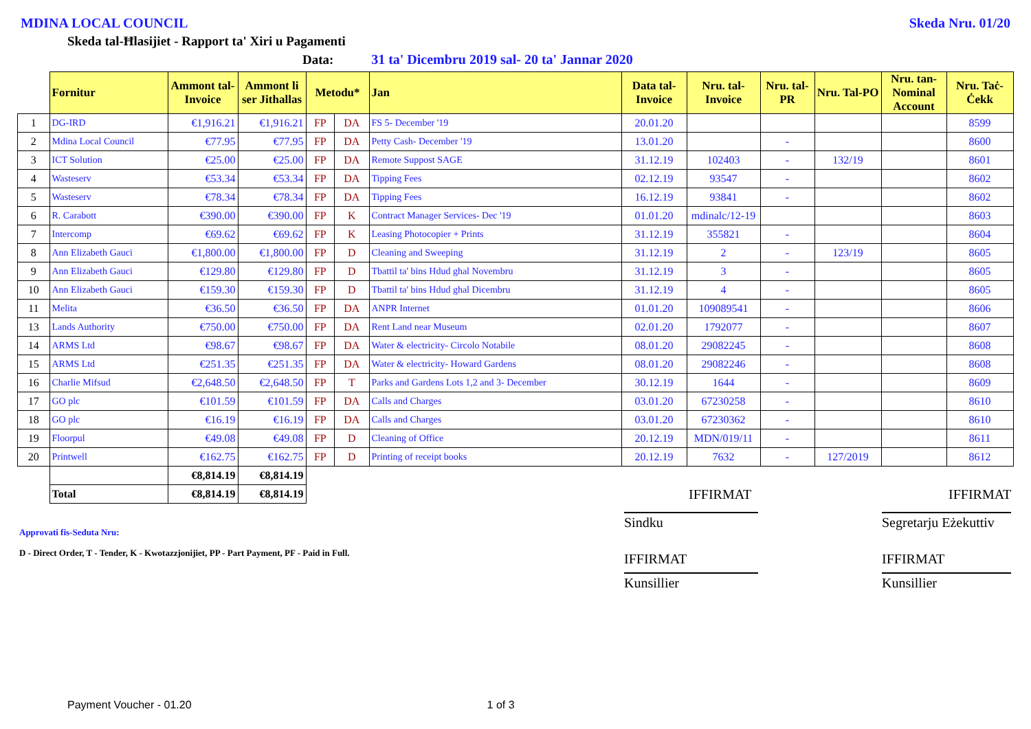MDINA LOCAL COUNCIL Skeda Nru. 01/20
Skeda tal-Ħlasijiet - Rapport ta' Xiri u Pagamenti
Data: 31 ta' Dicembru 2019 sal- 20 ta' Jannar 2020
| | Fornitur | Ammont tal-Invoice | Ammont li ser Jithallas | Metodu* | | Jan | Data tal-Invoice | Nru. tal-Invoice | Nru. tal-PR | Nru. Tal-PO | Nru. tan-Nominal Account | Nru. Taċ-Ċekk |
| --- | --- | --- | --- | --- | --- | --- | --- | --- | --- | --- | --- | --- |
| 1 | DG-IRD | €1,916.21 | €1,916.21 | FP | DA | FS 5- December '19 | 20.01.20 | | | | | 8599 |
| 2 | Mdina Local Council | €77.95 | €77.95 | FP | DA | Petty Cash- December '19 | 13.01.20 | | - | | | 8600 |
| 3 | ICT Solution | €25.00 | €25.00 | FP | DA | Remote Suppost SAGE | 31.12.19 | 102403 | - | 132/19 | | 8601 |
| 4 | Wasteserv | €53.34 | €53.34 | FP | DA | Tipping Fees | 02.12.19 | 93547 | - | | | 8602 |
| 5 | Wasteserv | €78.34 | €78.34 | FP | DA | Tipping Fees | 16.12.19 | 93841 | - | | | 8602 |
| 6 | R. Carabott | €390.00 | €390.00 | FP | K | Contract Manager Services- Dec '19 | 01.01.20 | mdinalc/12-19 | | | | 8603 |
| 7 | Intercomp | €69.62 | €69.62 | FP | K | Leasing Photocopier + Prints | 31.12.19 | 355821 | - | | | 8604 |
| 8 | Ann Elizabeth Gauci | €1,800.00 | €1,800.00 | FP | D | Cleaning and Sweeping | 31.12.19 | 2 | - | 123/19 | | 8605 |
| 9 | Ann Elizabeth Gauci | €129.80 | €129.80 | FP | D | Tbattil ta' bins Hdud ghal Novembru | 31.12.19 | 3 | - | | | 8605 |
| 10 | Ann Elizabeth Gauci | €159.30 | €159.30 | FP | D | Tbattil ta' bins Hdud ghal Dicembru | 31.12.19 | 4 | - | | | 8605 |
| 11 | Melita | €36.50 | €36.50 | FP | DA | ANPR Internet | 01.01.20 | 109089541 | - | | | 8606 |
| 13 | Lands Authority | €750.00 | €750.00 | FP | DA | Rent Land near Museum | 02.01.20 | 1792077 | - | | | 8607 |
| 14 | ARMS Ltd | €98.67 | €98.67 | FP | DA | Water & electricity- Circolo Notabile | 08.01.20 | 29082245 | - | | | 8608 |
| 15 | ARMS Ltd | €251.35 | €251.35 | FP | DA | Water & electricity- Howard Gardens | 08.01.20 | 29082246 | - | | | 8608 |
| 16 | Charlie Mifsud | €2,648.50 | €2,648.50 | FP | T | Parks and Gardens Lots 1,2 and 3- December | 30.12.19 | 1644 | - | | | 8609 |
| 17 | GO plc | €101.59 | €101.59 | FP | DA | Calls and Charges | 03.01.20 | 67230258 | - | | | 8610 |
| 18 | GO plc | €16.19 | €16.19 | FP | DA | Calls and Charges | 03.01.20 | 67230362 | - | | | 8610 |
| 19 | Floorpul | €49.08 | €49.08 | FP | D | Cleaning of Office | 20.12.19 | MDN/019/11 | - | | | 8611 |
| 20 | Printwell | €162.75 | €162.75 | FP | D | Printing of receipt books | 20.12.19 | 7632 | - | 127/2019 | | 8612 |
| | | €8,814.19 | €8,814.19 | | | | | | | | | |
| | Total | €8,814.19 | €8,814.19 | | | | | IFFIRMAT | | | | IFFIRMAT |
Approvati fis-Seduta Nru:
D - Direct Order, T - Tender, K - Kwotazzjonijiet, PP - Part Payment, PF - Paid in Full.
Sindku
IFFIRMAT
Kunsillier
Segretarju Eżekuttiv
IFFIRMAT
Kunsillier
Payment Voucher - 01.20 1 of 3